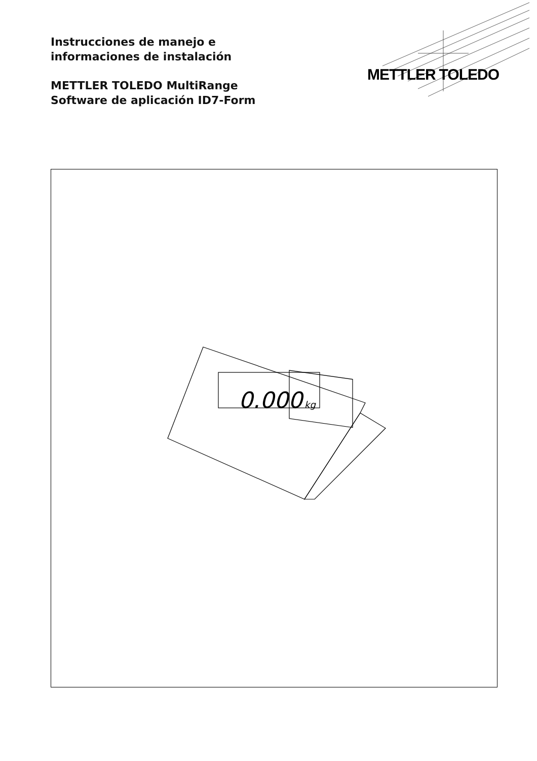Instrucciones de manejo e
informaciones de instalación
METTLER TOLEDO MultiRange
Software de aplicación ID7-Form
METTLER TOLEDO
0.000
kg